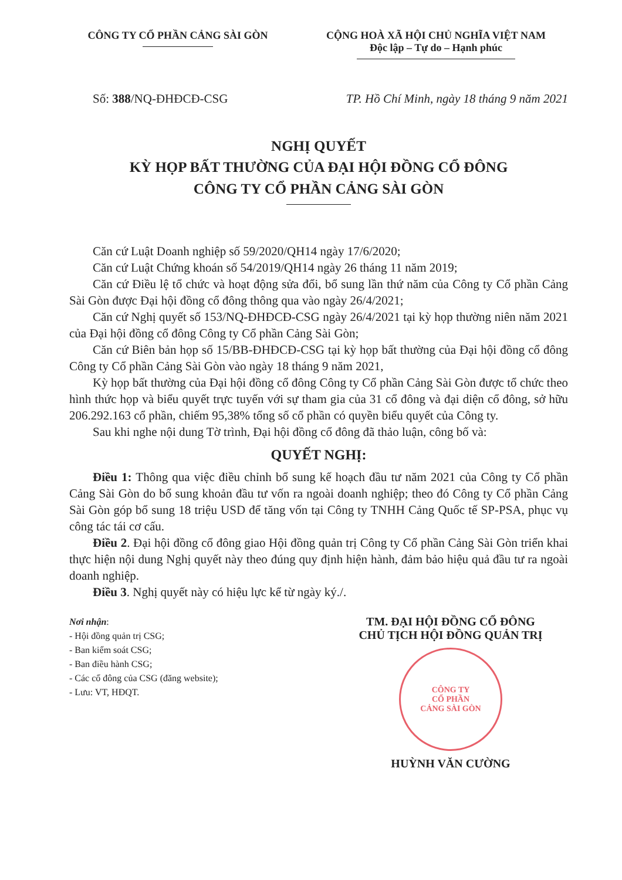CÔNG TY CỔ PHẦN CẢNG SÀI GÒN CỘNG HOÀ XÃ HỘI CHỦ NGHĨA VIỆT NAM
Độc lập – Tự do – Hạnh phúc
Số: 388/NQ-ĐHĐCĐ-CSG TP. Hồ Chí Minh, ngày 18 tháng 9 năm 2021
NGHỊ QUYẾT
KỲ HỌP BẤT THƯỜNG CỦA ĐẠI HỘI ĐỒNG CỔ ĐÔNG
CÔNG TY CỔ PHẦN CẢNG SÀI GÒN
Căn cứ Luật Doanh nghiệp số 59/2020/QH14 ngày 17/6/2020;
Căn cứ Luật Chứng khoán số 54/2019/QH14 ngày 26 tháng 11 năm 2019;
Căn cứ Điều lệ tổ chức và hoạt động sửa đổi, bổ sung lần thứ năm của Công ty Cổ phần Cảng Sài Gòn được Đại hội đồng cổ đông thông qua vào ngày 26/4/2021;
Căn cứ Nghị quyết số 153/NQ-ĐHĐCĐ-CSG ngày 26/4/2021 tại kỳ họp thường niên năm 2021 của Đại hội đồng cổ đông Công ty Cổ phần Cảng Sài Gòn;
Căn cứ Biên bản họp số 15/BB-ĐHĐCĐ-CSG tại kỳ họp bất thường của Đại hội đồng cổ đông Công ty Cổ phần Cảng Sài Gòn vào ngày 18 tháng 9 năm 2021,
Kỳ họp bất thường của Đại hội đồng cổ đông Công ty Cổ phần Cảng Sài Gòn được tổ chức theo hình thức họp và biểu quyết trực tuyến với sự tham gia của 31 cổ đông và đại diện cổ đông, sở hữu 206.292.163 cổ phần, chiếm 95,38% tổng số cổ phần có quyền biểu quyết của Công ty.
Sau khi nghe nội dung Tờ trình, Đại hội đồng cổ đông đã thảo luận, công bố và:
QUYẾT NGHỊ:
Điều 1: Thông qua việc điều chỉnh bổ sung kế hoạch đầu tư năm 2021 của Công ty Cổ phần Cảng Sài Gòn do bổ sung khoản đầu tư vốn ra ngoài doanh nghiệp; theo đó Công ty Cổ phần Cảng Sài Gòn góp bổ sung 18 triệu USD để tăng vốn tại Công ty TNHH Cảng Quốc tế SP-PSA, phục vụ công tác tái cơ cấu.
Điều 2. Đại hội đồng cổ đông giao Hội đồng quản trị Công ty Cổ phần Cảng Sài Gòn triển khai thực hiện nội dung Nghị quyết này theo đúng quy định hiện hành, đảm bảo hiệu quả đầu tư ra ngoài doanh nghiệp.
Điều 3. Nghị quyết này có hiệu lực kể từ ngày ký./.
Nơi nhận:
- Hội đồng quản trị CSG;
- Ban kiểm soát CSG;
- Ban điều hành CSG;
- Các cổ đông của CSG (đăng website);
- Lưu: VT, HĐQT.
TM. ĐẠI HỘI ĐỒNG CỔ ĐÔNG
CHỦ TỊCH HỘI ĐỒNG QUẢN TRỊ
CÔNG TY
CỔ PHẦN
CẢNG SÀI GÒN
HUỲNH VĂN CƯỜNG